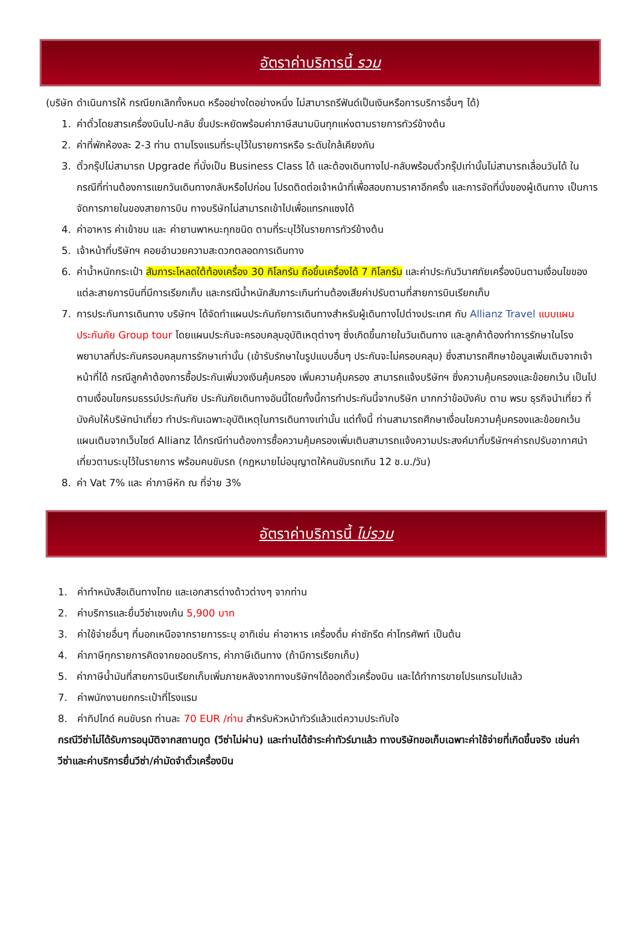อัตราค่าบริการนี้ รวม
(บริษัท ดำเนินการให้ กรณียกเลิกทั้งหมด หรืออย่างใดอย่างหนึ่ง ไม่สามารถรีฟันด์เป็นเงินหรือการบริการอื่นๆ ได้)
1. ค่าตั๋วโดยสารเครื่องบินไป-กลับ ชั้นประหยัดพร้อมค่าภาษีสนามบินทุกแห่งตามรายการทัวร์ข้างต้น
2. ค่าที่พักห้องละ 2-3 ท่าน ตามโรงแรมที่ระบุไว้ในรายการหรือ ระดับใกล้เคียงกัน
3. ตั๋วกรุ๊ปไม่สามารถ Upgrade ที่นั่งเป็น Business Class ได้ และต้องเดินทางไป-กลับพร้อมตั๋วกรุ๊ปเท่านั้นไม่สามารถเลื่อนวันได้ ใน กรณีที่ท่านต้องการแยกวันเดินทางกลับหรือไปก่อน โปรดติดต่อเจ้าหน้าที่เพื่อสอบถามราคาอีกครั้ง และการจัดที่นั่งของผู้เดินทาง เป็นการจัดการภายในของสายการบิน ทางบริษัทไม่สามารถเข้าไปเพื่อแทรกแซงได้
4. ค่าอาหาร ค่าเข้าชม และ ค่ายานพาหนะทุกชนิด ตามที่ระบุไว้ในรายการทัวร์ข้างต้น
5. เจ้าหน้าที่บริษัทฯ คอยอำนวยความสะดวกตลอดการเดินทาง
6. ค่าน้ำหนักกระเป๋า สัมภาระโหลดใต้ท้องเครื่อง 30 กิโลกรัม ถือขึ้นเครื่องได้ 7 กิโลกรัม และค่าประกันวินาศภัยเครื่องบินตามเงื่อนไขของแต่ละสายการบินที่มีการเรียกเก็บ และกรณีน้ำหนักสัมภาระเกินท่านต้องเสียค่าปรับตามที่สายการบินเรียกเก็บ
7. การประกันการเดินทาง บริษัทฯ ได้จัดทำแผนประกันภัยการเดินทางสำหรับผู้เดินทางไปต่างประเทศ กับ Allianz Travel แบบแผนประกันภัย Group tour โดยแผนประกันจะครอบคลุมอุบัติเหตุต่างๆ ซึ่งเกิดขึ้นภายในวันเดินทาง และลูกค้าต้องทำการรักษาในโรงพยาบาลที่ประกันครอบคลุมการรักษาเท่านั้น (เข้ารับรักษาในรูปแบบอื่นๆ ประกันจะไม่ครอบคลุม) ซึ่งสามารถศึกษาข้อมูลเพิ่มเติมจากเจ้าหน้าที่ได้ กรณีลูกค้าต้องการซื้อประกันเพิ่มวงเงินคุ้มครอง เพิ่มความคุ้มครอง สามารถแจ้งบริษัทฯ ซึ่งความคุ้มครองและข้อยกเว้น เป็นไปตามเงื่อนไขกรมธรรม์ประกันภัย ประกันภัยเดินทางอันนี้โดยทั้งนี้การทำประกันนี้จากบริษัท มากกว่าข้อบังคับ ตาม พรบ ธุรกิจนำเที่ยว ที่บังคับให้บริษัทนำเที่ยว ทำประกันเฉพาะอุบัติเหตุในการเดินทางเท่านั้น แต่ทั้งนี้ ท่านสามารถศึกษาเงื่อนไขความคุ้มครองและข้อยกเว้นแผนเติมจากเว็บไซด์ Allianz ได้กรณีท่านต้องการซื้อความคุ้มครองเพิ่มเติมสามารถแจ้งความประสงค์มาที่บริษัทฯค่ารถปรับอากาศนำเที่ยวตามระบุไว้ในรายการ พร้อมคนขับรถ (กฎหมายไม่อนุญาตให้คนขับรถเกิน 12 ช.ม./วัน)
8. ค่า Vat 7% และ ค่าภาษีหัก ณ ที่จ่าย 3%
อัตราค่าบริการนี้ ไม่รวม
1. ค่าทำหนังสือเดินทางไทย และเอกสารต่างด้าวต่างๆ จากท่าน
2. ค่าบริการและยื่นวีซ่าเชงเก้น 5,900 บาท
3. ค่าใช้จ่ายอื่นๆ ที่นอกเหนือจากรายการระบุ อาทิเช่น ค่าอาหาร เครื่องดื่ม ค่าซักรีด ค่าโทรศัพท์ เป็นต้น
4. ค่าภาษีทุกรายการคิดจากยอดบริการ, ค่าภาษีเดินทาง (ถ้ามีการเรียกเก็บ)
5. ค่าภาษีน้ำมันที่สายการบินเรียกเก็บเพิ่มภายหลังจากทางบริษัทฯได้ออกตั๋วเครื่องบิน และได้ทำการขายโปรแกรมไปแล้ว
7. ค่าพนักงานยกกระเป๋าที่โรงแรม
8. ค่าทิปไกด์ คนขับรถ ท่านละ 70 EUR /ท่าน สำหรับหัวหน้าทัวร์แล้วแต่ความประทับใจ
กรณีวีซ่าไม่ได้รับการอนุมัติจากสถานทูต (วีซ่าไม่ผ่าน) และท่านได้ชำระค่าทัวร์มาแล้ว ทางบริษัทขอเก็บเฉพาะค่าใช้จ่ายที่เกิดขึ้นจริง เช่นค่าวีซ่าและค่าบริการยื่นวีซ่า/ค่ามัดจำตั๋วเครื่องบิน